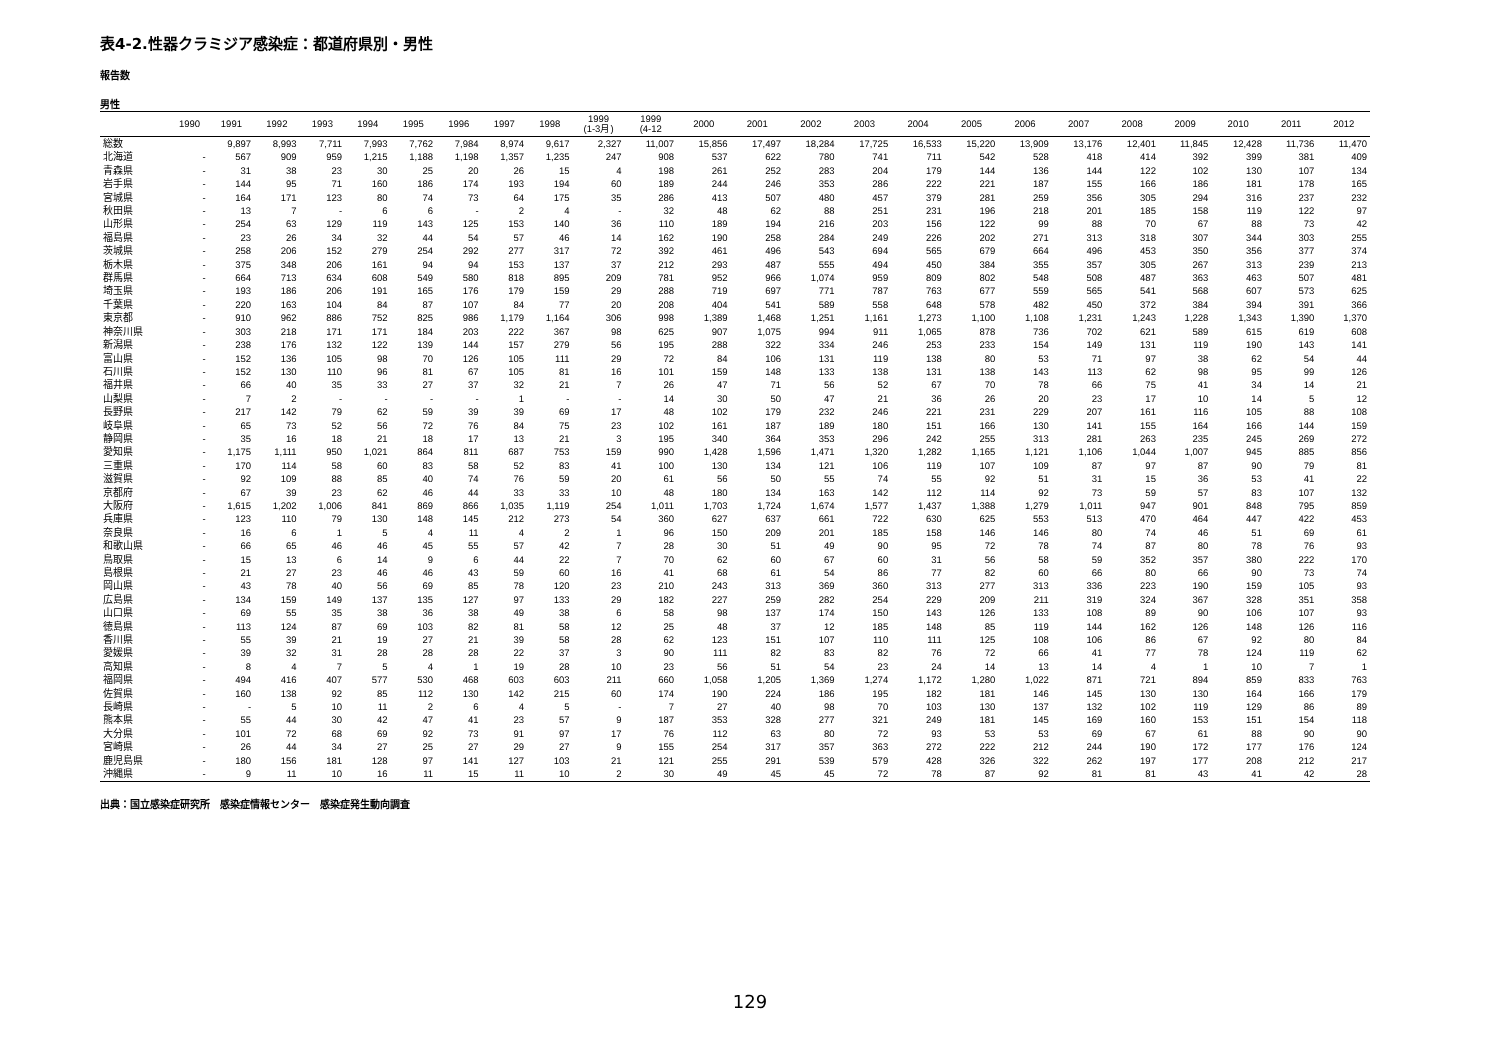表4-2.性器クラミジア感染症：都道府県別・男性
報告数
男性
| | 1990 | 1991 | 1992 | 1993 | 1994 | 1995 | 1996 | 1997 | 1998 | 1999 (1-3月) | 1999 (4-12 | 2000 | 2001 | 2002 | 2003 | 2004 | 2005 | 2006 | 2007 | 2008 | 2009 | 2010 | 2011 | 2012 |
| --- | --- | --- | --- | --- | --- | --- | --- | --- | --- | --- | --- | --- | --- | --- | --- | --- | --- | --- | --- | --- | --- | --- | --- | --- |
| 総数 | | 9,897 | 8,993 | 7,711 | 7,993 | 7,762 | 7,984 | 8,974 | 9,617 | 2,327 | 11,007 | 15,856 | 17,497 | 18,284 | 17,725 | 16,533 | 15,220 | 13,909 | 13,176 | 12,401 | 11,845 | 12,428 | 11,736 | 11,470 |
| 北海道 | - | 567 | 909 | 959 | 1,215 | 1,188 | 1,198 | 1,357 | 1,235 | 247 | 908 | 537 | 622 | 780 | 741 | 711 | 542 | 528 | 418 | 414 | 392 | 399 | 381 | 409 |
| 青森県 | - | 31 | 38 | 23 | 30 | 25 | 20 | 26 | 15 | 4 | 198 | 261 | 252 | 283 | 204 | 179 | 144 | 136 | 144 | 122 | 102 | 130 | 107 | 134 |
| 岩手県 | - | 144 | 95 | 71 | 160 | 186 | 174 | 193 | 194 | 60 | 189 | 244 | 246 | 353 | 286 | 222 | 221 | 187 | 155 | 166 | 186 | 181 | 178 | 165 |
| 宮城県 | - | 164 | 171 | 123 | 80 | 74 | 73 | 64 | 175 | 35 | 286 | 413 | 507 | 480 | 457 | 379 | 281 | 259 | 356 | 305 | 294 | 316 | 237 | 232 |
| 秋田県 | - | 13 | 7 | - | 6 | 6 | - | 2 | 4 | - | 32 | 48 | 62 | 88 | 251 | 231 | 196 | 218 | 201 | 185 | 158 | 119 | 122 | 97 |
| 山形県 | - | 254 | 63 | 129 | 119 | 143 | 125 | 153 | 140 | 36 | 110 | 189 | 194 | 216 | 203 | 156 | 122 | 99 | 88 | 70 | 67 | 88 | 73 | 42 |
| 福島県 | - | 23 | 26 | 34 | 32 | 44 | 54 | 57 | 46 | 14 | 162 | 190 | 258 | 284 | 249 | 226 | 202 | 271 | 313 | 318 | 307 | 344 | 303 | 255 |
| 茨城県 | - | 258 | 206 | 152 | 279 | 254 | 292 | 277 | 317 | 72 | 392 | 461 | 496 | 543 | 694 | 565 | 679 | 664 | 496 | 453 | 350 | 356 | 377 | 374 |
| 栃木県 | - | 375 | 348 | 206 | 161 | 94 | 94 | 153 | 137 | 37 | 212 | 293 | 487 | 555 | 494 | 450 | 384 | 355 | 357 | 305 | 267 | 313 | 239 | 213 |
| 群馬県 | - | 664 | 713 | 634 | 608 | 549 | 580 | 818 | 895 | 209 | 781 | 952 | 966 | 1,074 | 959 | 809 | 802 | 548 | 508 | 487 | 363 | 463 | 507 | 481 |
| 埼玉県 | - | 193 | 186 | 206 | 191 | 165 | 176 | 179 | 159 | 29 | 288 | 719 | 697 | 771 | 787 | 763 | 677 | 559 | 565 | 541 | 568 | 607 | 573 | 625 |
| 千葉県 | - | 220 | 163 | 104 | 84 | 87 | 107 | 84 | 77 | 20 | 208 | 404 | 541 | 589 | 558 | 648 | 578 | 482 | 450 | 372 | 384 | 394 | 391 | 366 |
| 東京都 | - | 910 | 962 | 886 | 752 | 825 | 986 | 1,179 | 1,164 | 306 | 998 | 1,389 | 1,468 | 1,251 | 1,161 | 1,273 | 1,100 | 1,108 | 1,231 | 1,243 | 1,228 | 1,343 | 1,390 | 1,370 |
| 神奈川県 | - | 303 | 218 | 171 | 171 | 184 | 203 | 222 | 367 | 98 | 625 | 907 | 1,075 | 994 | 911 | 1,065 | 878 | 736 | 702 | 621 | 589 | 615 | 619 | 608 |
| 新潟県 | - | 238 | 176 | 132 | 122 | 139 | 144 | 157 | 279 | 56 | 195 | 288 | 322 | 334 | 246 | 253 | 233 | 154 | 149 | 131 | 119 | 190 | 143 | 141 |
| 富山県 | - | 152 | 136 | 105 | 98 | 70 | 126 | 105 | 111 | 29 | 72 | 84 | 106 | 131 | 119 | 138 | 80 | 53 | 71 | 97 | 38 | 62 | 54 | 44 |
| 石川県 | - | 152 | 130 | 110 | 96 | 81 | 67 | 105 | 81 | 16 | 101 | 159 | 148 | 133 | 138 | 131 | 138 | 143 | 113 | 62 | 98 | 95 | 99 | 126 |
| 福井県 | - | 66 | 40 | 35 | 33 | 27 | 37 | 32 | 21 | 7 | 26 | 47 | 71 | 56 | 52 | 67 | 70 | 78 | 66 | 75 | 41 | 34 | 14 | 21 |
| 山梨県 | - | 7 | 2 | - | - | - | - | 1 | - | - | 14 | 30 | 50 | 47 | 21 | 36 | 26 | 20 | 23 | 17 | 10 | 14 | 5 | 12 |
| 長野県 | - | 217 | 142 | 79 | 62 | 59 | 39 | 39 | 69 | 17 | 48 | 102 | 179 | 232 | 246 | 221 | 231 | 229 | 207 | 161 | 116 | 105 | 88 | 108 |
| 岐阜県 | - | 65 | 73 | 52 | 56 | 72 | 76 | 84 | 75 | 23 | 102 | 161 | 187 | 189 | 180 | 151 | 166 | 130 | 141 | 155 | 164 | 166 | 144 | 159 |
| 静岡県 | - | 35 | 16 | 18 | 21 | 18 | 17 | 13 | 21 | 3 | 195 | 340 | 364 | 353 | 296 | 242 | 255 | 313 | 281 | 263 | 235 | 245 | 269 | 272 |
| 愛知県 | - | 1,175 | 1,111 | 950 | 1,021 | 864 | 811 | 687 | 753 | 159 | 990 | 1,428 | 1,596 | 1,471 | 1,320 | 1,282 | 1,165 | 1,121 | 1,106 | 1,044 | 1,007 | 945 | 885 | 856 |
| 三重県 | - | 170 | 114 | 58 | 60 | 83 | 58 | 52 | 83 | 41 | 100 | 130 | 134 | 121 | 106 | 119 | 107 | 109 | 87 | 97 | 87 | 90 | 79 | 81 |
| 滋賀県 | - | 92 | 109 | 88 | 85 | 40 | 74 | 76 | 59 | 20 | 61 | 56 | 50 | 55 | 74 | 55 | 92 | 51 | 31 | 15 | 36 | 53 | 41 | 22 |
| 京都府 | - | 67 | 39 | 23 | 62 | 46 | 44 | 33 | 33 | 10 | 48 | 180 | 134 | 163 | 142 | 112 | 114 | 92 | 73 | 59 | 57 | 83 | 107 | 132 |
| 大阪府 | - | 1,615 | 1,202 | 1,006 | 841 | 869 | 866 | 1,035 | 1,119 | 254 | 1,011 | 1,703 | 1,724 | 1,674 | 1,577 | 1,437 | 1,388 | 1,279 | 1,011 | 947 | 901 | 848 | 795 | 859 |
| 兵庫県 | - | 123 | 110 | 79 | 130 | 148 | 145 | 212 | 273 | 54 | 360 | 627 | 637 | 661 | 722 | 630 | 625 | 553 | 513 | 470 | 464 | 447 | 422 | 453 |
| 奈良県 | - | 16 | 6 | 1 | 5 | 4 | 11 | 4 | 2 | 1 | 96 | 150 | 209 | 201 | 185 | 158 | 146 | 146 | 80 | 74 | 46 | 51 | 69 | 61 |
| 和歌山県 | - | 66 | 65 | 46 | 46 | 45 | 55 | 57 | 42 | 7 | 28 | 30 | 51 | 49 | 90 | 95 | 72 | 78 | 74 | 87 | 80 | 78 | 76 | 93 |
| 鳥取県 | - | 15 | 13 | 6 | 14 | 9 | 6 | 44 | 22 | 7 | 70 | 62 | 60 | 67 | 60 | 31 | 56 | 58 | 59 | 352 | 357 | 380 | 222 | 170 |
| 島根県 | - | 21 | 27 | 23 | 46 | 46 | 43 | 59 | 60 | 16 | 41 | 68 | 61 | 54 | 86 | 77 | 82 | 60 | 66 | 80 | 66 | 90 | 73 | 74 |
| 岡山県 | - | 43 | 78 | 40 | 56 | 69 | 85 | 78 | 120 | 23 | 210 | 243 | 313 | 369 | 360 | 313 | 277 | 313 | 336 | 223 | 190 | 159 | 105 | 93 |
| 広島県 | - | 134 | 159 | 149 | 137 | 135 | 127 | 97 | 133 | 29 | 182 | 227 | 259 | 282 | 254 | 229 | 209 | 211 | 319 | 324 | 367 | 328 | 351 | 358 |
| 山口県 | - | 69 | 55 | 35 | 38 | 36 | 38 | 49 | 38 | 6 | 58 | 98 | 137 | 174 | 150 | 143 | 126 | 133 | 108 | 89 | 90 | 106 | 107 | 93 |
| 徳島県 | - | 113 | 124 | 87 | 69 | 103 | 82 | 81 | 58 | 12 | 25 | 48 | 37 | 12 | 185 | 148 | 85 | 119 | 144 | 162 | 126 | 148 | 126 | 116 |
| 香川県 | - | 55 | 39 | 21 | 19 | 27 | 21 | 39 | 58 | 28 | 62 | 123 | 151 | 107 | 110 | 111 | 125 | 108 | 106 | 86 | 67 | 92 | 80 | 84 |
| 愛媛県 | - | 39 | 32 | 31 | 28 | 28 | 28 | 22 | 37 | 3 | 90 | 111 | 82 | 83 | 82 | 76 | 72 | 66 | 41 | 77 | 78 | 124 | 119 | 62 |
| 高知県 | - | 8 | 4 | 7 | 5 | 4 | 1 | 19 | 28 | 10 | 23 | 56 | 51 | 54 | 23 | 24 | 14 | 13 | 14 | 4 | 1 | 10 | 7 | 1 |
| 福岡県 | - | 494 | 416 | 407 | 577 | 530 | 468 | 603 | 603 | 211 | 660 | 1,058 | 1,205 | 1,369 | 1,274 | 1,172 | 1,280 | 1,022 | 871 | 721 | 894 | 859 | 833 | 763 |
| 佐賀県 | - | 160 | 138 | 92 | 85 | 112 | 130 | 142 | 215 | 60 | 174 | 190 | 224 | 186 | 195 | 182 | 181 | 146 | 145 | 130 | 130 | 164 | 166 | 179 |
| 長崎県 | - | - | 5 | 10 | 11 | 2 | 6 | 4 | 5 | - | 7 | 27 | 40 | 98 | 70 | 103 | 130 | 137 | 132 | 102 | 119 | 129 | 86 | 89 |
| 熊本県 | - | 55 | 44 | 30 | 42 | 47 | 41 | 23 | 57 | 9 | 187 | 353 | 328 | 277 | 321 | 249 | 181 | 145 | 169 | 160 | 153 | 151 | 154 | 118 |
| 大分県 | - | 101 | 72 | 68 | 69 | 92 | 73 | 91 | 97 | 17 | 76 | 112 | 63 | 80 | 72 | 93 | 53 | 53 | 69 | 67 | 61 | 88 | 90 | 90 |
| 宮崎県 | - | 26 | 44 | 34 | 27 | 25 | 27 | 29 | 27 | 9 | 155 | 254 | 317 | 357 | 363 | 272 | 222 | 212 | 244 | 190 | 172 | 177 | 176 | 124 |
| 鹿児島県 | - | 180 | 156 | 181 | 128 | 97 | 141 | 127 | 103 | 21 | 121 | 255 | 291 | 539 | 579 | 428 | 326 | 322 | 262 | 197 | 177 | 208 | 212 | 217 |
| 沖縄県 | - | 9 | 11 | 10 | 16 | 11 | 15 | 11 | 10 | 2 | 30 | 49 | 45 | 45 | 72 | 78 | 87 | 92 | 81 | 81 | 43 | 41 | 42 | 28 |
出典：国立感染症研究所　感染症情報センター　感染症発生動向調査
129